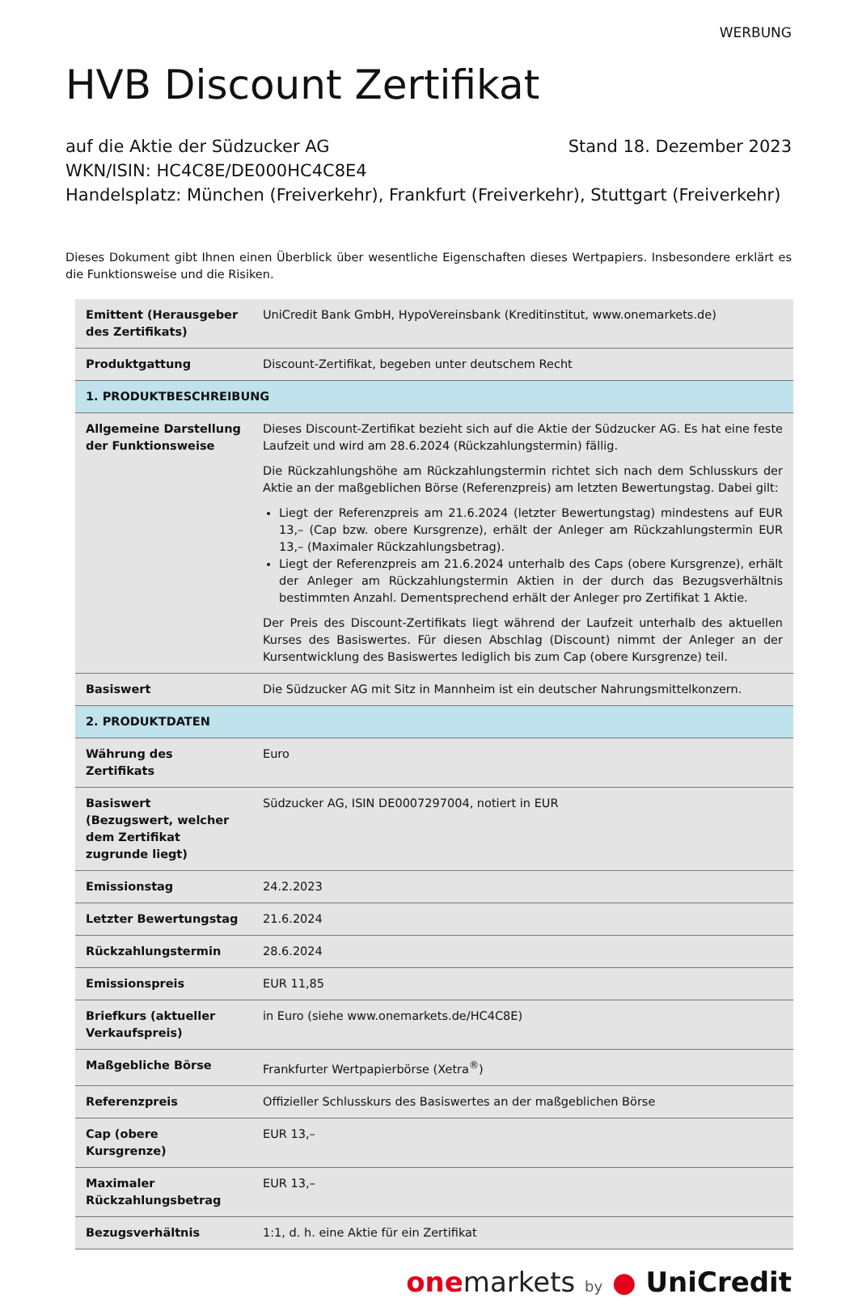WERBUNG
HVB Discount Zertifikat
auf die Aktie der Südzucker AG Stand 18. Dezember 2023
WKN/ISIN: HC4C8E/DE000HC4C8E4
Handelsplatz: München (Freiverkehr), Frankfurt (Freiverkehr), Stuttgart (Freiverkehr)
Dieses Dokument gibt Ihnen einen Überblick über wesentliche Eigenschaften dieses Wertpapiers. Insbesondere erklärt es die Funktionsweise und die Risiken.
| Emittent (Herausgeber des Zertifikats) | UniCredit Bank GmbH, HypoVereinsbank (Kreditinstitut, www.onemarkets.de) |
| Produktgattung | Discount-Zertifikat, begeben unter deutschem Recht |
| 1. PRODUKTBESCHREIBUNG | |
| Allgemeine Darstellung der Funktionsweise | Dieses Discount-Zertifikat bezieht sich auf die Aktie der Südzucker AG. Es hat eine feste Laufzeit und wird am 28.6.2024 (Rückzahlungstermin) fällig. Die Rückzahlungshöhe am Rückzahlungstermin richtet sich nach dem Schlusskurs der Aktie an der maßgeblichen Börse (Referenzpreis) am letzten Bewertungstag. Dabei gilt: Liegt der Referenzpreis am 21.6.2024 (letzter Bewertungstag) mindestens auf EUR 13,– (Cap bzw. obere Kursgrenze), erhält der Anleger am Rückzahlungstermin EUR 13,– (Maximaler Rückzahlungsbetrag). Liegt der Referenzpreis am 21.6.2024 unterhalb des Caps (obere Kursgrenze), erhält der Anleger am Rückzahlungstermin Aktien in der durch das Bezugsverhältnis bestimmten Anzahl. Dementsprechend erhält der Anleger pro Zertifikat 1 Aktie. Der Preis des Discount-Zertifikats liegt während der Laufzeit unterhalb des aktuellen Kurses des Basiswertes. Für diesen Abschlag (Discount) nimmt der Anleger an der Kursentwicklung des Basiswertes lediglich bis zum Cap (obere Kursgrenze) teil. |
| Basiswert | Die Südzucker AG mit Sitz in Mannheim ist ein deutscher Nahrungsmittelkonzern. |
| 2. PRODUKTDATEN | |
| Währung des Zertifikats | Euro |
| Basiswert (Bezugswert, welcher dem Zertifikat zugrunde liegt) | Südzucker AG, ISIN DE0007297004, notiert in EUR |
| Emissionstag | 24.2.2023 |
| Letzter Bewertungstag | 21.6.2024 |
| Rückzahlungstermin | 28.6.2024 |
| Emissionspreis | EUR 11,85 |
| Briefkurs (aktueller Verkaufspreis) | in Euro (siehe www.onemarkets.de/HC4C8E) |
| Maßgebliche Börse | Frankfurter Wertpapierbörse (Xetra<sup>®</sup>) |
| Referenzpreis | Offizieller Schlusskurs des Basiswertes an der maßgeblichen Börse |
| Cap (obere Kursgrenze) | EUR 13,– |
| Maximaler Rückzahlungsbetrag | EUR 13,– |
| Bezugsverhältnis | 1:1, d. h. eine Aktie für ein Zertifikat |
one markets by ● UniCredit